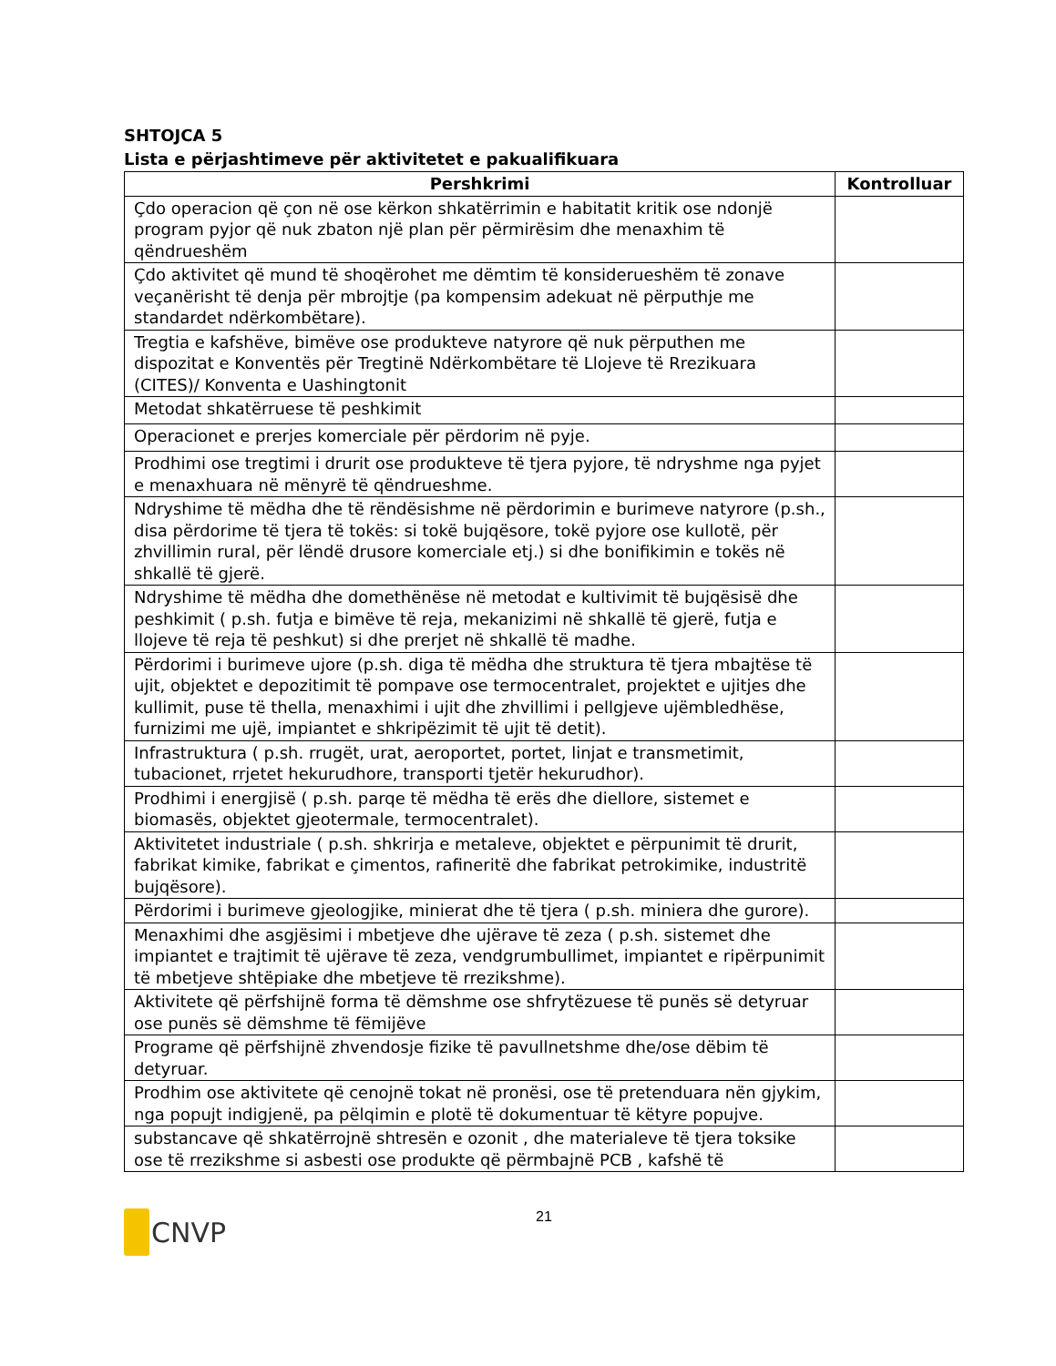SHTOJCA 5
Lista e përjashtimeve për aktivitetet e pakualifikuara
| Pershkrimi | Kontrolluar |
| --- | --- |
| Çdo operacion që çon në ose kërkon shkatërrimin e habitatit kritik ose ndonjë program pyjor që nuk zbaton një plan për përmirësim dhe menaxhim të qëndrueshëm | |
| Çdo aktivitet që mund të shoqërohet me dëmtim të konsiderueshëm të zonave veçanërisht të denja për mbrojtje (pa kompensim adekuat në përputhje me standardet ndërkombëtare). | |
| Tregtia e kafshëve, bimëve ose produkteve natyrore që nuk përputhen me dispozitat e Konventës për Tregtinë Ndërkombëtare të Llojeve të Rrezikuara (CITES)/ Konventa e Uashingtonit | |
| Metodat shkatërruese të peshkimit | |
| Operacionet e prerjes komerciale për përdorim në pyje. | |
| Prodhimi ose tregtimi i drurit ose produkteve të tjera pyjore, të ndryshme nga pyjet e menaxhuara në mënyrë të qëndrueshme. | |
| Ndryshime të mëdha dhe të rëndësishme në përdorimin e burimeve natyrore (p.sh., disa përdorime të tjera të tokës: si tokë bujqësore, tokë pyjore ose kullotë, për zhvillimin rural, për lëndë drusore komerciale etj.) si dhe bonifikimin e tokës në shkallë të gjerë. | |
| Ndryshime të mëdha dhe domethënëse në metodat e kultivimit të bujqësisë dhe peshkimit ( p.sh. futja e bimëve të reja, mekanizimi në shkallë të gjerë, futja e llojeve të reja të peshkut) si dhe prerjet në shkallë të madhe. | |
| Përdorimi i burimeve ujore (p.sh. diga të mëdha dhe struktura të tjera mbajtëse të ujit, objektet e depozitimit të pompave ose termocentralet, projektet e ujitjes dhe kullimit, puse të thella, menaxhimi i ujit dhe zhvillimi i pellgjeve ujëmbledhëse, furnizimi me ujë, impiantet e shkripëzimit të ujit të detit). | |
| Infrastruktura ( p.sh. rrugët, urat, aeroportet, portet, linjat e transmetimit, tubacionet, rrjetet hekurudhore, transporti tjetër hekurudhor). | |
| Prodhimi i energjisë ( p.sh. parqe të mëdha të erës dhe diellore, sistemet e biomasës, objektet gjeotermale, termocentralet). | |
| Aktivitetet industriale ( p.sh. shkrirja e metaleve, objektet e përpunimit të drurit, fabrikat kimike, fabrikat e çimentos, rafineritë dhe fabrikat petrokimike, industritë bujqësore). | |
| Përdorimi i burimeve gjeologjike, minierat dhe të tjera ( p.sh. miniera dhe gurore). | |
| Menaxhimi dhe asgjësimi i mbetjeve dhe ujërave të zeza ( p.sh. sistemet dhe impiantet e trajtimit të ujërave të zeza, vendgrumbullimet, impiantet e ripërpunimit të mbetjeve shtëpiake dhe mbetjeve të rrezikshme). | |
| Aktivitete që përfshijnë forma të dëmshme ose shfrytëzuese të punës së detyruar ose punës së dëmshme të fëmijëve | |
| Programe që përfshijnë zhvendosje fizike të pavullnetshme dhe/ose dëbim të detyruar. | |
| Prodhim ose aktivitete që cenojnë tokat në pronësi, ose të pretenduara nën gjykim, nga popujt indigjenë, pa pëlqimin e plotë të dokumentuar të këtyre popujve. | |
| substancave që shkatërrojnë shtresën e ozonit , dhe materialeve të tjera toksike ose të rrezikshme si asbesti ose produkte që përmbajnë PCB , kafshë të | |
21
CNVP